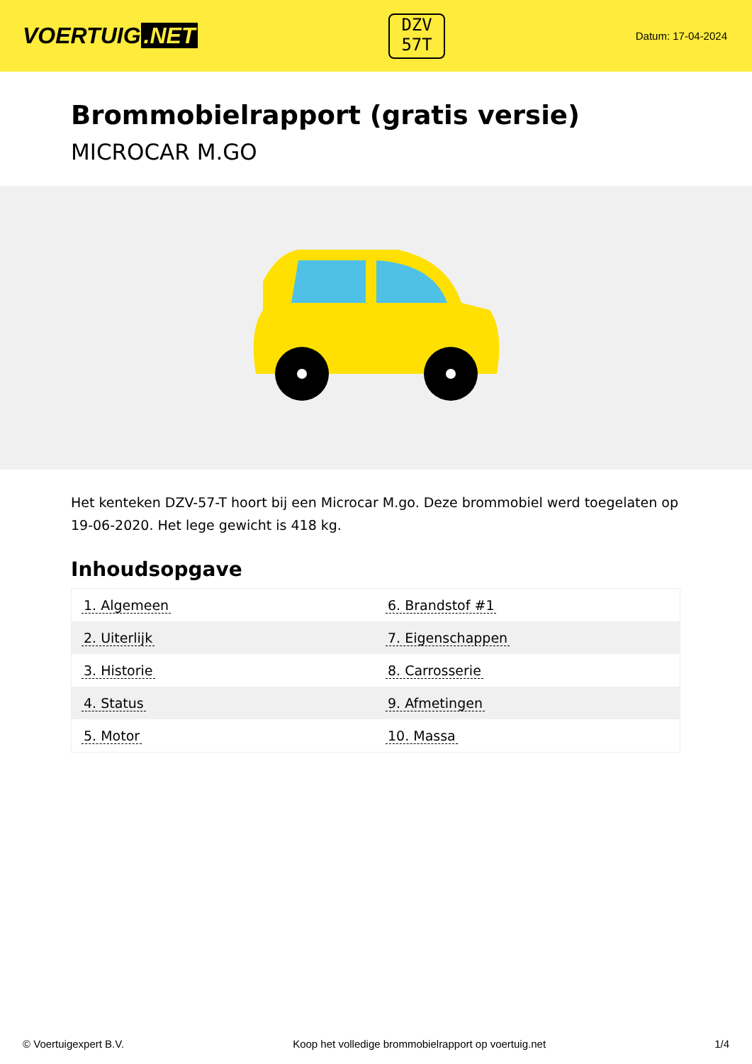VOERTUIG.NET
DZV
57T
Datum: 17-04-2024
Brommobielrapport (gratis versie)
MICROCAR M.GO
Het kenteken DZV-57-T hoort bij een Microcar M.go. Deze brommobiel werd toegelaten op 19-06-2020. Het lege gewicht is 418 kg.
Inhoudsopgave
| 1. Algemeen | 6. Brandstof #1 |
| 2. Uiterlijk | 7. Eigenschappen |
| 3. Historie | 8. Carrosserie |
| 4. Status | 9. Afmetingen |
| 5. Motor | 10. Massa |
© Voertuigexpert B.V. Koop het volledige brommobielrapport op voertuig.net
1/4